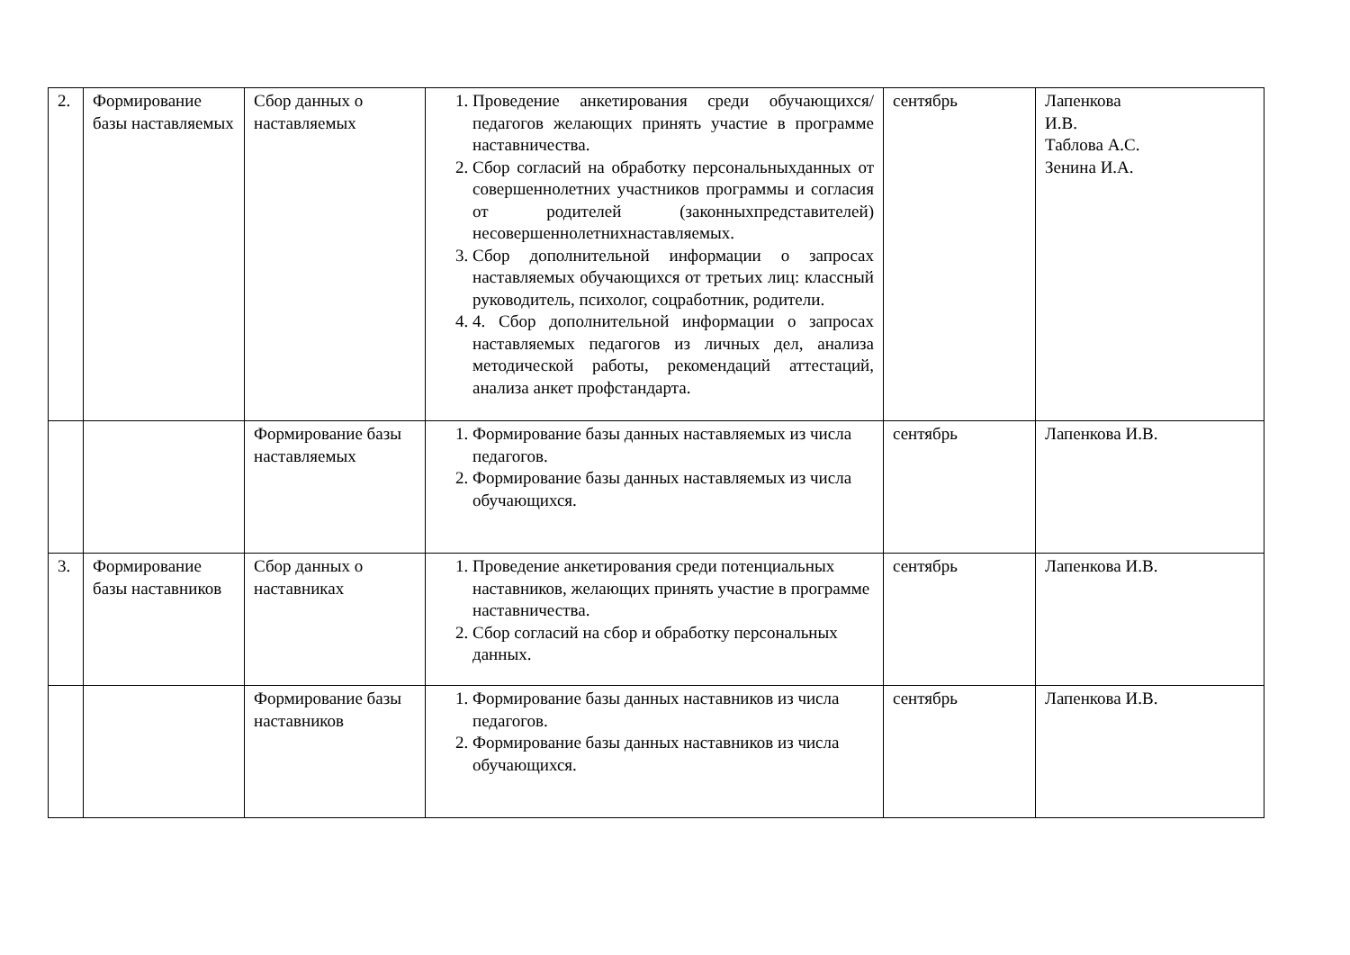| 2. | Формирование базы наставляемых | Сбор данных о наставляемых | 1. Проведение анкетирования среди обучающихся/педагогов желающих принять участие в программе наставничества. 2. Сбор согласий на обработку персональныхданных от совершеннолетних участников программы и согласия от родителей (законныхпредставителей) несовершеннолетнихнаставляемых. 3. Сбор дополнительной информации о запросах наставляемых обучающихся от третьих лиц: классный руководитель, психолог, соцработник, родители. 4. 4. Сбор дополнительной информации о запросах наставляемых педагогов из личных дел, анализа методической работы, рекомендаций аттестаций, анализа анкет профстандарта. | сентябрь | Лапенкова И.В. Таблова А.С. Зенина И.А. |
| | | Формирование базы наставляемых | 1. Формирование базы данных наставляемых из числа педагогов. 2. Формирование базы данных наставляемых из числа обучающихся. | сентябрь | Лапенкова И.В. |
| 3. | Формирование базы наставников | Сбор данных о наставниках | 1. Проведение анкетирования среди потенциальных наставников, желающих принять участие в программе наставничества. 2. Сбор согласий на сбор и обработку персональных данных. | сентябрь | Лапенкова И.В. |
| | | Формирование базы наставников | 1. Формирование базы данных наставников из числа педагогов. 2. Формирование базы данных наставников из числа обучающихся. | сентябрь | Лапенкова И.В. |